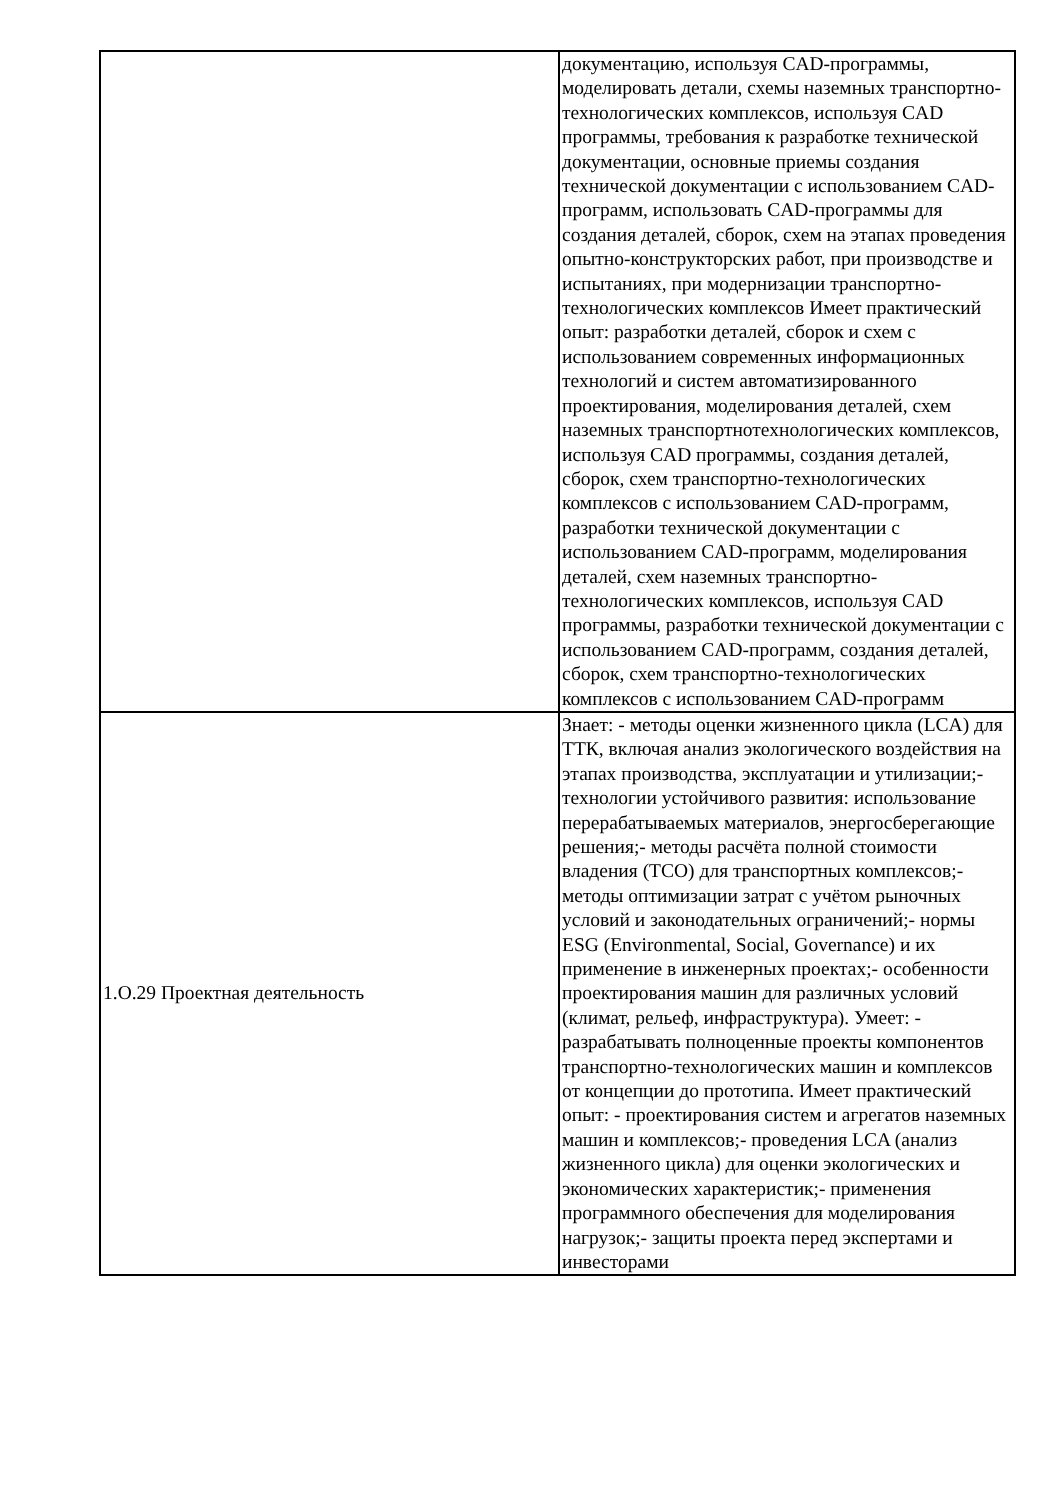| | документацию, используя CAD-программы, моделировать детали, схемы наземных транспортно-технологических комплексов, используя CAD программы, требования к разработке технической документации, основные приемы создания технической документации с использованием CAD-программ, использовать CAD-программы для создания деталей, сборок, схем на этапах проведения опытно-конструкторских работ, при производстве и испытаниях, при модернизации транспортно-технологических комплексов Имеет практический опыт: разработки деталей, сборок и схем с использованием современных информационных технологий и систем автоматизированного проектирования, моделирования деталей, схем наземных транспортнотехнологических комплексов, используя CAD программы, создания деталей, сборок, схем транспортно-технологических комплексов с использованием CAD-программ, разработки технической документации с использованием CAD-программ, моделирования деталей, схем наземных транспортно-технологических комплексов, используя CAD программы, разработки технической документации с использованием CAD-программ, создания деталей, сборок, схем транспортно-технологических комплексов с использованием CAD-программ |
| 1.О.29 Проектная деятельность | Знает: - методы оценки жизненного цикла (LCA) для ТТК, включая анализ экологического воздействия на этапах производства, эксплуатации и утилизации;- технологии устойчивого развития: использование перерабатываемых материалов, энергосберегающие решения;- методы расчёта полной стоимости владения (TCO) для транспортных комплексов;- методы оптимизации затрат с учётом рыночных условий и законодательных ограничений;- нормы ESG (Environmental, Social, Governance) и их применение в инженерных проектах;- особенности проектирования машин для различных условий (климат, рельеф, инфраструктура). Умеет: - разрабатывать полноценные проекты компонентов транспортно-технологических машин и комплексов от концепции до прототипа. Имеет практический опыт: - проектирования систем и агрегатов наземных машин и комплексов;- проведения LCA (анализ жизненного цикла) для оценки экологических и экономических характеристик;- применения программного обеспечения для моделирования нагрузок;- защиты проекта перед экспертами и инвесторами |